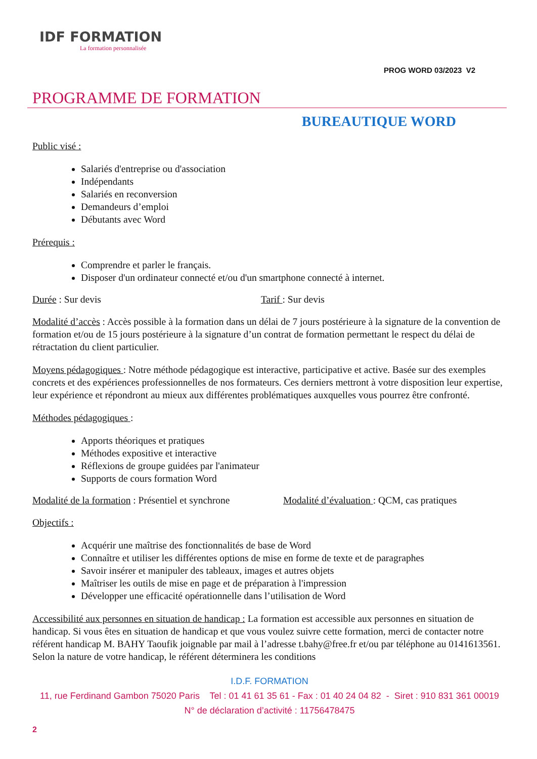IDF FORMATION
La formation personnalisée
PROG WORD 03/2023 V2
PROGRAMME DE FORMATION
BUREAUTIQUE WORD
Public visé :
Salariés d'entreprise ou d'association
Indépendants
Salariés en reconversion
Demandeurs d’emploi
Débutants avec Word
Prérequis :
Comprendre et parler le français.
Disposer d'un ordinateur connecté et/ou d'un smartphone connecté à internet.
Durée : Sur devis Tarif : Sur devis
Modalité d’accès : Accès possible à la formation dans un délai de 7 jours postérieure à la signature de la convention de formation et/ou de 15 jours postérieure à la signature d’un contrat de formation permettant le respect du délai de rétractation du client particulier.
Moyens pédagogiques : Notre méthode pédagogique est interactive, participative et active. Basée sur des exemples concrets et des expériences professionnelles de nos formateurs. Ces derniers mettront à votre disposition leur expertise, leur expérience et répondront au mieux aux différentes problématiques auxquelles vous pourrez être confronté.
Méthodes pédagogiques :
Apports théoriques et pratiques
Méthodes expositive et interactive
Réflexions de groupe guidées par l'animateur
Supports de cours formation Word
Modalité de la formation : Présentiel et synchrone Modalité d’évaluation : QCM, cas pratiques
Objectifs :
Acquérir une maîtrise des fonctionnalités de base de Word
Connaître et utiliser les différentes options de mise en forme de texte et de paragraphes
Savoir insérer et manipuler des tableaux, images et autres objets
Maîtriser les outils de mise en page et de préparation à l'impression
Développer une efficacité opérationnelle dans l’utilisation de Word
Accessibilité aux personnes en situation de handicap : La formation est accessible aux personnes en situation de handicap. Si vous êtes en situation de handicap et que vous voulez suivre cette formation, merci de contacter notre référent handicap M. BAHY Taoufik joignable par mail à l’adresse t.bahy@free.fr et/ou par téléphone au 0141613561. Selon la nature de votre handicap, le référent déterminera les conditions
I.D.F. FORMATION
11, rue Ferdinand Gambon 75020 Paris Tel : 01 41 61 35 61 - Fax : 01 40 24 04 82 - Siret : 910 831 361 00019
N° de déclaration d’activité : 11756478475
2